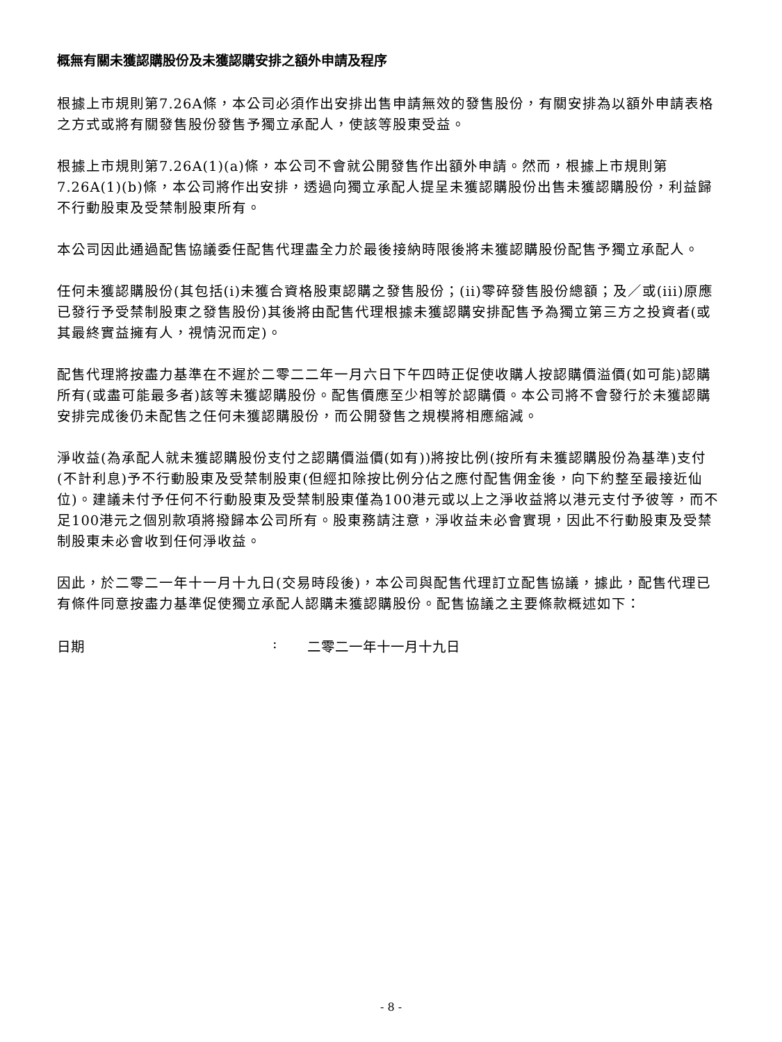概無有關未獲認購股份及未獲認購安排之額外申請及程序
根據上市規則第7.26A條，本公司必須作出安排出售申請無效的發售股份，有關安排為以額外申請表格之方式或將有關發售股份發售予獨立承配人，使該等股東受益。
根據上市規則第7.26A(1)(a)條，本公司不會就公開發售作出額外申請。然而，根據上市規則第7.26A(1)(b)條，本公司將作出安排，透過向獨立承配人提呈未獲認購股份出售未獲認購股份，利益歸不行動股東及受禁制股東所有。
本公司因此通過配售協議委任配售代理盡全力於最後接納時限後將未獲認購股份配售予獨立承配人。
任何未獲認購股份(其包括(i)未獲合資格股東認購之發售股份；(ii)零碎發售股份總額；及／或(iii)原應已發行予受禁制股東之發售股份)其後將由配售代理根據未獲認購安排配售予為獨立第三方之投資者(或其最終實益擁有人，視情況而定)。
配售代理將按盡力基準在不遲於二零二二年一月六日下午四時正促使收購人按認購價溢價(如可能)認購所有(或盡可能最多者)該等未獲認購股份。配售價應至少相等於認購價。本公司將不會發行於未獲認購安排完成後仍未配售之任何未獲認購股份，而公開發售之規模將相應縮減。
淨收益(為承配人就未獲認購股份支付之認購價溢價(如有))將按比例(按所有未獲認購股份為基準)支付(不計利息)予不行動股東及受禁制股東(但經扣除按比例分佔之應付配售佣金後，向下約整至最接近仙位)。建議未付予任何不行動股東及受禁制股東僅為100港元或以上之淨收益將以港元支付予彼等，而不足100港元之個別款項將撥歸本公司所有。股東務請注意，淨收益未必會實現，因此不行動股東及受禁制股東未必會收到任何淨收益。
因此，於二零二一年十一月十九日(交易時段後)，本公司與配售代理訂立配售協議，據此，配售代理已有條件同意按盡力基準促使獨立承配人認購未獲認購股份。配售協議之主要條款概述如下：
日期: 二零二一年十一月十九日
- 8 -